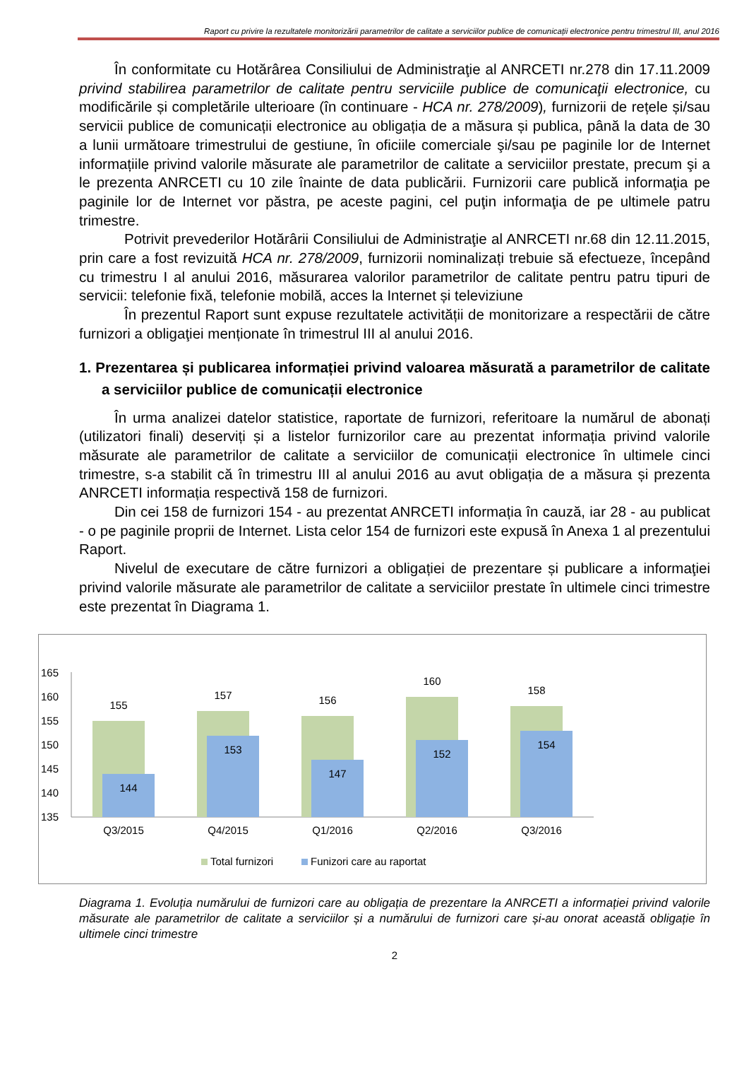Raport cu privire la rezultatele monitorizării parametrilor de calitate a serviciilor publice de comunicații electronice pentru trimestrul III, anul 2016
În conformitate cu Hotărârea Consiliului de Administraţie al ANRCETI nr.278 din 17.11.2009 privind stabilirea parametrilor de calitate pentru serviciile publice de comunicaţii electronice, cu modificările și completările ulterioare (în continuare - HCA nr. 278/2009), furnizorii de rețele și/sau servicii publice de comunicații electronice au obligația de a măsura și publica, până la data de 30 a lunii următoare trimestrului de gestiune, în oficiile comerciale şi/sau pe paginile lor de Internet informațiile privind valorile măsurate ale parametrilor de calitate a serviciilor prestate, precum şi a le prezenta ANRCETI cu 10 zile înainte de data publicării. Furnizorii care publică informaţia pe paginile lor de Internet vor păstra, pe aceste pagini, cel puţin informaţia de pe ultimele patru trimestre.
Potrivit prevederilor Hotărârii Consiliului de Administraţie al ANRCETI nr.68 din 12.11.2015, prin care a fost revizuită HCA nr. 278/2009, furnizorii nominalizați trebuie să efectueze, începând cu trimestru I al anului 2016, măsurarea valorilor parametrilor de calitate pentru patru tipuri de servicii: telefonie fixă, telefonie mobilă, acces la Internet și televiziune
În prezentul Raport sunt expuse rezultatele activității de monitorizare a respectării de către furnizori a obligaţiei menționate în trimestrul III al anului 2016.
1. Prezentarea și publicarea informației privind valoarea măsurată a parametrilor de calitate a serviciilor publice de comunicații electronice
În urma analizei datelor statistice, raportate de furnizori, referitoare la numărul de abonați (utilizatori finali) deserviți și a listelor furnizorilor care au prezentat informația privind valorile măsurate ale parametrilor de calitate a serviciilor de comunicații electronice în ultimele cinci trimestre, s-a stabilit că în trimestru III al anului 2016 au avut obligația de a măsura și prezenta ANRCETI informația respectivă 158 de furnizori.
Din cei 158 de furnizori 154 - au prezentat ANRCETI informația în cauză, iar 28 - au publicat - o pe paginile proprii de Internet. Lista celor 154 de furnizori este expusă în Anexa 1 al prezentului Raport.
Nivelul de executare de către furnizori a obligației de prezentare și publicare a informaţiei privind valorile măsurate ale parametrilor de calitate a serviciilor prestate în ultimele cinci trimestre este prezentat în Diagrama 1.
165
160
155
150
145
140
135
155
157
156
160
158
144
153
147
152
154
Q3/2015
Q4/2015
Q1/2016
Q2/2016
Q3/2016
Total furnizori
Funizori care au raportat
Diagrama 1. Evoluția numărului de furnizori care au obligația de prezentare la ANRCETI a informației privind valorile măsurate ale parametrilor de calitate a serviciilor și a numărului de furnizori care și-au onorat această obligație în ultimele cinci trimestre
2